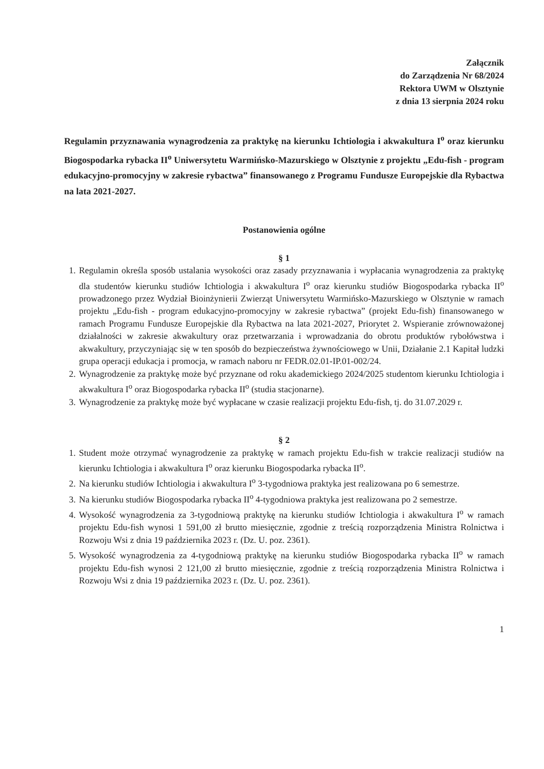Załącznik
do Zarządzenia Nr 68/2024
Rektora UWM w Olsztynie
z dnia 13 sierpnia 2024 roku
Regulamin przyznawania wynagrodzenia za praktykę na kierunku Ichtiologia i akwakultura I<sup>o</sup> oraz kierunku Biogospodarka rybacka II<sup>o</sup> Uniwersytetu Warmińsko-Mazurskiego w Olsztynie z projektu „Edu-fish - program edukacyjno-promocyjny w zakresie rybactwa” finansowanego z Programu Fundusze Europejskie dla Rybactwa na lata 2021-2027.
Postanowienia ogólne
§ 1
1. Regulamin określa sposób ustalania wysokości oraz zasady przyznawania i wypłacania wynagrodzenia za praktykę dla studentów kierunku studiów Ichtiologia i akwakultura I<sup>o</sup> oraz kierunku studiów Biogospodarka rybacka II<sup>o</sup> prowadzonego przez Wydział Bioinżynierii Zwierząt Uniwersytetu Warmińsko-Mazurskiego w Olsztynie w ramach projektu „Edu-fish - program edukacyjno-promocyjny w zakresie rybactwa” (projekt Edu-fish) finansowanego w ramach Programu Fundusze Europejskie dla Rybactwa na lata 2021-2027, Priorytet 2. Wspieranie zrównoważonej działalności w zakresie akwakultury oraz przetwarzania i wprowadzania do obrotu produktów rybołówstwa i akwakultury, przyczyniając się w ten sposób do bezpieczeństwa żywnościowego w Unii, Działanie 2.1 Kapitał ludzki grupa operacji edukacja i promocja, w ramach naboru nr FEDR.02.01-IP.01-002/24.
2. Wynagrodzenie za praktykę może być przyznane od roku akademickiego 2024/2025 studentom kierunku Ichtiologia i akwakultura I<sup>o</sup> oraz Biogospodarka rybacka II<sup>o</sup> (studia stacjonarne).
3. Wynagrodzenie za praktykę może być wypłacane w czasie realizacji projektu Edu-fish, tj. do 31.07.2029 r.
§ 2
1. Student może otrzymać wynagrodzenie za praktykę w ramach projektu Edu-fish w trakcie realizacji studiów na kierunku Ichtiologia i akwakultura I<sup>o</sup> oraz kierunku Biogospodarka rybacka II<sup>o</sup>.
2. Na kierunku studiów Ichtiologia i akwakultura I<sup>o</sup> 3-tygodniowa praktyka jest realizowana po 6 semestrze.
3. Na kierunku studiów Biogospodarka rybacka II<sup>o</sup> 4-tygodniowa praktyka jest realizowana po 2 semestrze.
4. Wysokość wynagrodzenia za 3-tygodniową praktykę na kierunku studiów Ichtiologia i akwakultura I<sup>o</sup> w ramach projektu Edu-fish wynosi 1 591,00 zł brutto miesięcznie, zgodnie z treścią rozporządzenia Ministra Rolnictwa i Rozwoju Wsi z dnia 19 października 2023 r. (Dz. U. poz. 2361).
5. Wysokość wynagrodzenia za 4-tygodniową praktykę na kierunku studiów Biogospodarka rybacka II<sup>o</sup> w ramach projektu Edu-fish wynosi 2 121,00 zł brutto miesięcznie, zgodnie z treścią rozporządzenia Ministra Rolnictwa i Rozwoju Wsi z dnia 19 października 2023 r. (Dz. U. poz. 2361).
1